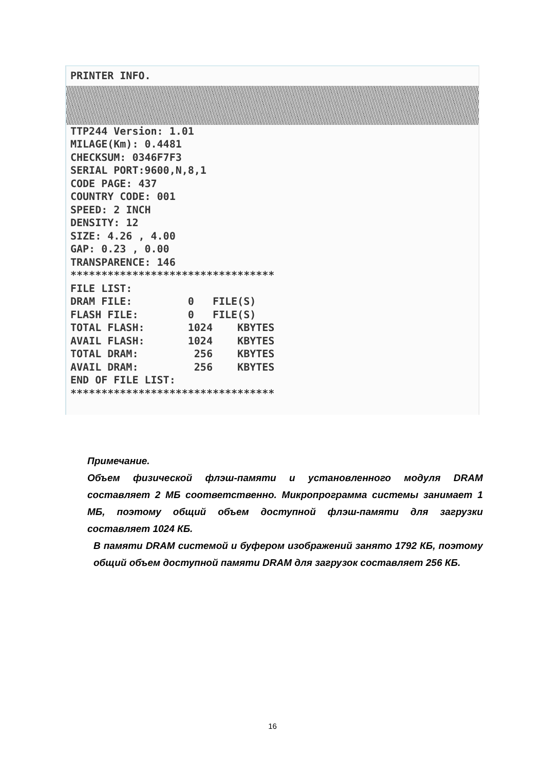PRINTER INFO.
TTP244 Version: 1.01
MILAGE(Km): 0.4481
CHECKSUM: 0346F7F3
SERIAL PORT:9600,N,8,1
CODE PAGE: 437
COUNTRY CODE: 001
SPEED: 2 INCH
DENSITY: 12
SIZE: 4.26 , 4.00
GAP: 0.23 , 0.00
TRANSPARENCE: 146
*********************************
FILE LIST:
DRAM FILE:         0   FILE(S)
FLASH FILE:        0   FILE(S)
TOTAL FLASH:       1024    KBYTES
AVAIL FLASH:       1024    KBYTES
TOTAL DRAM:         256    KBYTES
AVAIL DRAM:         256    KBYTES
END OF FILE LIST:
*********************************
Примечание.
Объем физической флэш-памяти и установленного модуля DRAM составляет 2 МБ соответственно. Микропрограмма системы занимает 1 МБ, поэтому общий объем доступной флэш-памяти для загрузки составляет 1024 КБ.
В памяти DRAM системой и буфером изображений занято 1792 КБ, поэтому общий объем доступной памяти DRAM для загрузок составляет 256 КБ.
16